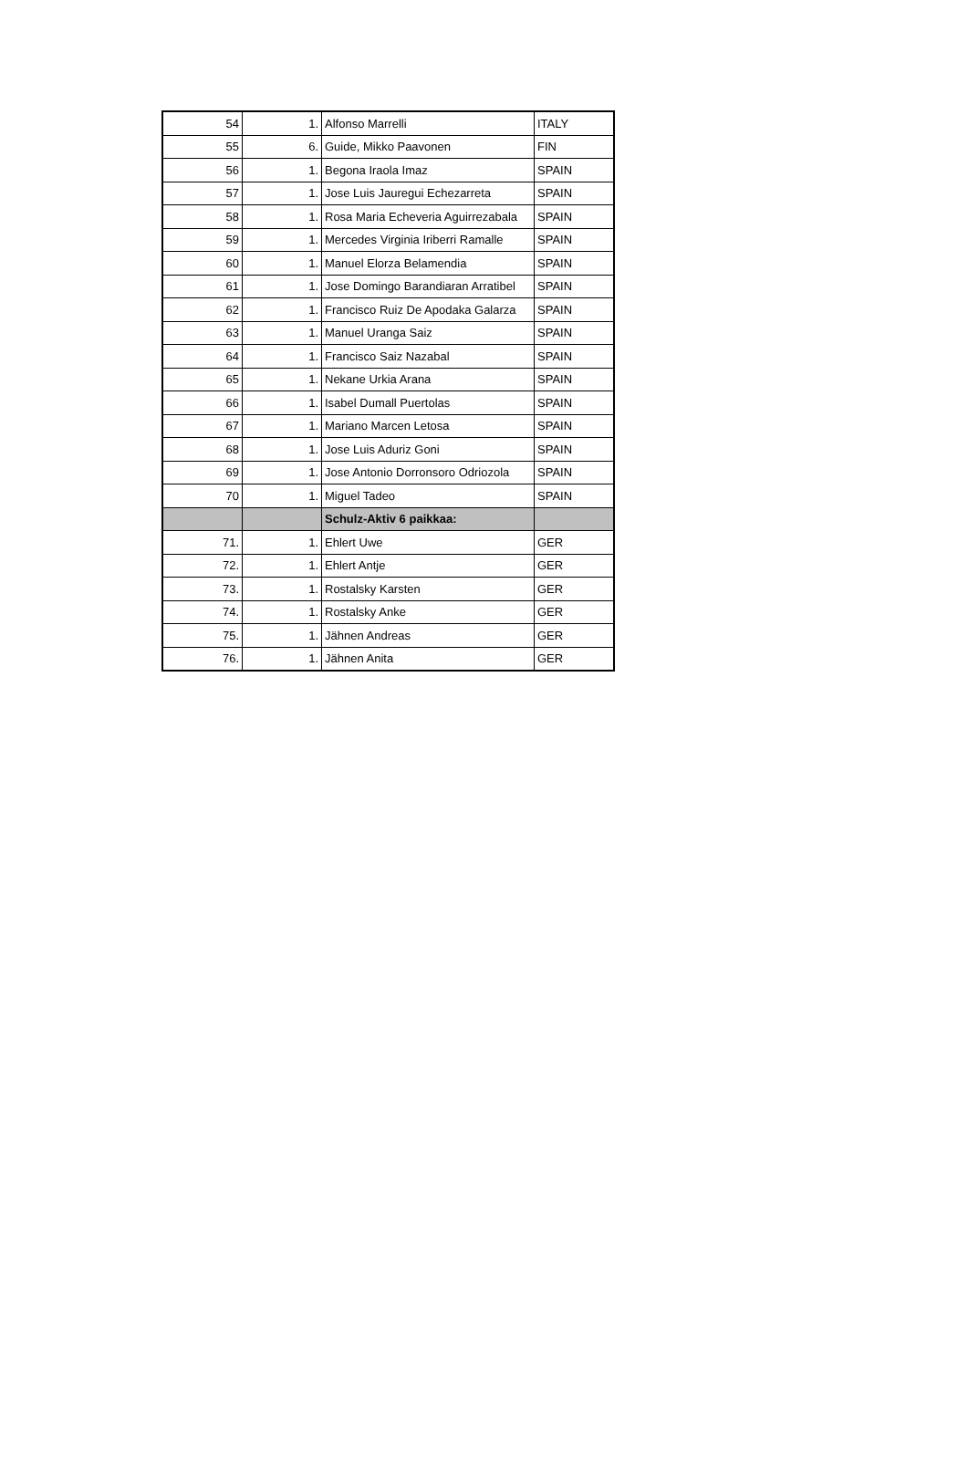| 54 | 1. | Alfonso Marrelli | ITALY |
| 55 | 6. | Guide, Mikko Paavonen | FIN |
| 56 | 1. | Begona Iraola Imaz | SPAIN |
| 57 | 1. | Jose Luis Jauregui Echezarreta | SPAIN |
| 58 | 1. | Rosa Maria Echeveria Aguirrezabala | SPAIN |
| 59 | 1. | Mercedes Virginia Iriberri Ramalle | SPAIN |
| 60 | 1. | Manuel Elorza Belamendia | SPAIN |
| 61 | 1. | Jose Domingo Barandiaran Arratibel | SPAIN |
| 62 | 1. | Francisco Ruiz De Apodaka Galarza | SPAIN |
| 63 | 1. | Manuel Uranga Saiz | SPAIN |
| 64 | 1. | Francisco Saiz Nazabal | SPAIN |
| 65 | 1. | Nekane Urkia Arana | SPAIN |
| 66 | 1. | Isabel Dumall Puertolas | SPAIN |
| 67 | 1. | Mariano Marcen Letosa | SPAIN |
| 68 | 1. | Jose Luis Aduriz Goni | SPAIN |
| 69 | 1. | Jose Antonio Dorronsoro Odriozola | SPAIN |
| 70 | 1. | Miguel Tadeo | SPAIN |
| | | Schulz-Aktiv 6 paikkaa: | |
| 71. | 1. | Ehlert Uwe | GER |
| 72. | 1. | Ehlert Antje | GER |
| 73. | 1. | Rostalsky Karsten | GER |
| 74. | 1. | Rostalsky Anke | GER |
| 75. | 1. | Jähnen Andreas | GER |
| 76. | 1. | Jähnen Anita | GER |